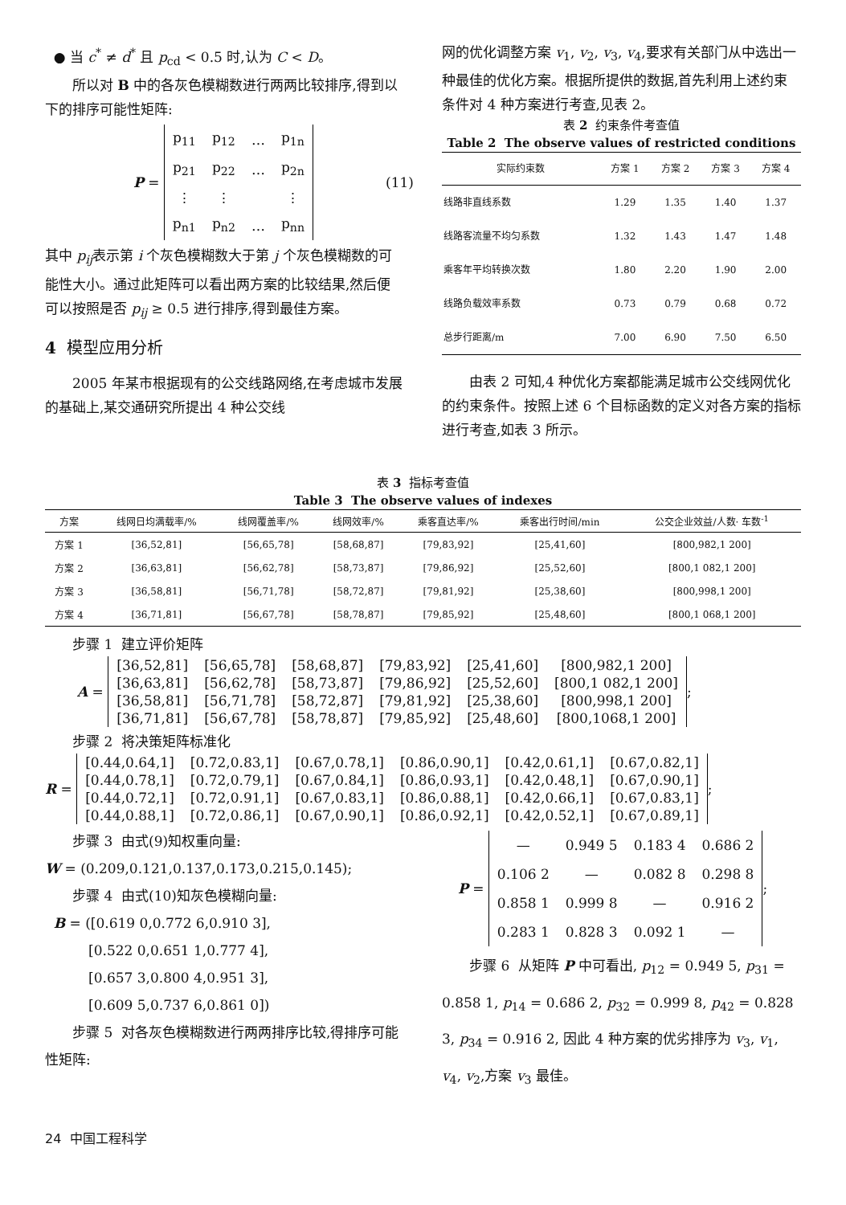● 当 c<sup>*</sup> ≠ d<sup>*</sup> 且 p<sub>cd</sub> < 0.5 时,认为 C < D。
所以对 B 中的各灰色模糊数进行两两比较排序,得到以下的排序可能性矩阵:
P =
| p<sub>11</sub> | p<sub>12</sub> | … | p<sub>1n</sub> |
| p<sub>21</sub> | p<sub>22</sub> | … | p<sub>2n</sub> |
| ⋮ | ⋮ | | ⋮ |
| p<sub>n1</sub> | p<sub>n2</sub> | … | p<sub>nn</sub> |
(11)
其中 p<sub>ij</sub>表示第 i 个灰色模糊数大于第 j 个灰色模糊数的可能性大小。通过此矩阵可以看出两方案的比较结果,然后便可以按照是否 p<sub>ij</sub> ≥ 0.5 进行排序,得到最佳方案。
4 模型应用分析
2005 年某市根据现有的公交线路网络,在考虑城市发展的基础上,某交通研究所提出 4 种公交线
网的优化调整方案 v<sub>1</sub>, v<sub>2</sub>, v<sub>3</sub>, v<sub>4</sub>,要求有关部门从中选出一种最佳的优化方案。根据所提供的数据,首先利用上述约束条件对 4 种方案进行考查,见表 2。
表 2 约束条件考查值
Table 2 The observe values of restricted conditions
| 实际约束数 | 方案 1 | 方案 2 | 方案 3 | 方案 4 |
| --- | --- | --- | --- | --- |
| 线路非直线系数 | 1.29 | 1.35 | 1.40 | 1.37 |
| 线路客流量不均匀系数 | 1.32 | 1.43 | 1.47 | 1.48 |
| 乘客年平均转换次数 | 1.80 | 2.20 | 1.90 | 2.00 |
| 线路负载效率系数 | 0.73 | 0.79 | 0.68 | 0.72 |
| 总步行距离/m | 7.00 | 6.90 | 7.50 | 6.50 |
由表 2 可知,4 种优化方案都能满足城市公交线网优化的约束条件。按照上述 6 个目标函数的定义对各方案的指标进行考查,如表 3 所示。
表 3 指标考查值
Table 3 The observe values of indexes
| 方案 | 线网日均满载率/% | 线网覆盖率/% | 线网效率/% | 乘客直达率/% | 乘客出行时间/min | 公交企业效益/人数· 车数<sup>-1</sup> |
| --- | --- | --- | --- | --- | --- | --- |
| 方案 1 | [36,52,81] | [56,65,78] | [58,68,87] | [79,83,92] | [25,41,60] | [800,982,1 200] |
| 方案 2 | [36,63,81] | [56,62,78] | [58,73,87] | [79,86,92] | [25,52,60] | [800,1 082,1 200] |
| 方案 3 | [36,58,81] | [56,71,78] | [58,72,87] | [79,81,92] | [25,38,60] | [800,998,1 200] |
| 方案 4 | [36,71,81] | [56,67,78] | [58,78,87] | [79,85,92] | [25,48,60] | [800,1 068,1 200] |
步骤 1 建立评价矩阵
A =
| [36,52,81] | [56,65,78] | [58,68,87] | [79,83,92] | [25,41,60] | [800,982,1 200] |
| [36,63,81] | [56,62,78] | [58,73,87] | [79,86,92] | [25,52,60] | [800,1 082,1 200] |
| [36,58,81] | [56,71,78] | [58,72,87] | [79,81,92] | [25,38,60] | [800,998,1 200] |
| [36,71,81] | [56,67,78] | [58,78,87] | [79,85,92] | [25,48,60] | [800,1068,1 200] |
;
步骤 2 将决策矩阵标准化
R =
| [0.44,0.64,1] | [0.72,0.83,1] | [0.67,0.78,1] | [0.86,0.90,1] | [0.42,0.61,1] | [0.67,0.82,1] |
| [0.44,0.78,1] | [0.72,0.79,1] | [0.67,0.84,1] | [0.86,0.93,1] | [0.42,0.48,1] | [0.67,0.90,1] |
| [0.44,0.72,1] | [0.72,0.91,1] | [0.67,0.83,1] | [0.86,0.88,1] | [0.42,0.66,1] | [0.67,0.83,1] |
| [0.44,0.88,1] | [0.72,0.86,1] | [0.67,0.90,1] | [0.86,0.92,1] | [0.42,0.52,1] | [0.67,0.89,1] |
;
步骤 3 由式(9)知权重向量:
W = (0.209,0.121,0.137,0.173,0.215,0.145);
步骤 4 由式(10)知灰色模糊向量:
B = ([0.619 0,0.772 6,0.910 3],
[0.522 0,0.651 1,0.777 4],
[0.657 3,0.800 4,0.951 3],
[0.609 5,0.737 6,0.861 0])
步骤 5 对各灰色模糊数进行两两排序比较,得排序可能性矩阵:
P =
| — | 0.949 5 | 0.183 4 | 0.686 2 |
| 0.106 2 | — | 0.082 8 | 0.298 8 |
| 0.858 1 | 0.999 8 | — | 0.916 2 |
| 0.283 1 | 0.828 3 | 0.092 1 | — |
;
步骤 6 从矩阵 P 中可看出, p<sub>12</sub> = 0.949 5, p<sub>31</sub> = 0.858 1, p<sub>14</sub> = 0.686 2, p<sub>32</sub> = 0.999 8, p<sub>42</sub> = 0.828 3, p<sub>34</sub> = 0.916 2, 因此 4 种方案的优劣排序为 v<sub>3</sub>, v<sub>1</sub>, v<sub>4</sub>, v<sub>2</sub>,方案 v<sub>3</sub> 最佳。
24 中国工程科学